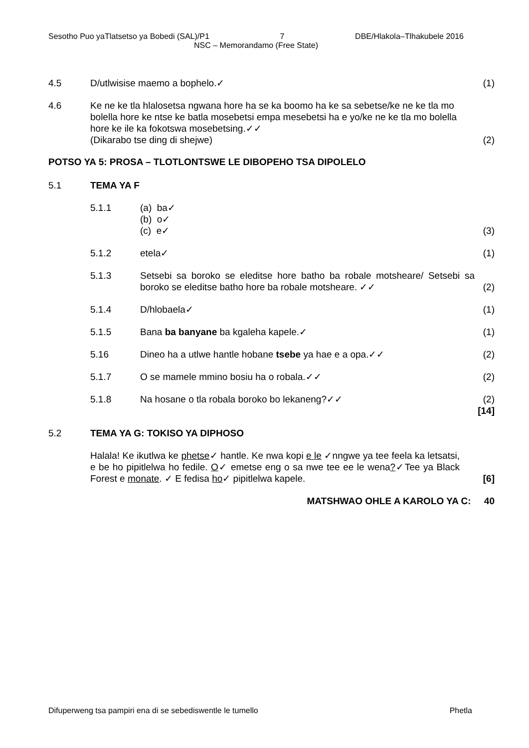Sesotho Puo yaTlatsetso ya Bobedi (SAL)/P1 7 DBE/Hlakola–Tlhakubele 2016
NSC – Memorandamo (Free State)
4.5 D/utlwisise maemo a bophelo.✓ (1)
4.6 Ke ne ke tla hlalosetsa ngwana hore ha se ka boomo ha ke sa sebetse/ke ne ke tla mo bolella hore ke ntse ke batla mosebetsi empa mesebetsi ha e yo/ke ne ke tla mo bolella hore ke ile ka fokotswa mosebetsing.✓✓
(Dikarabo tse ding di shejwe)
(2)
POTSO YA 5: PROSA – TLOTLONTSWE LE DIBOPEHO TSA DIPOLELO
5.1 TEMA YA F
5.1.1 (a) ba✓
(b) o✓
(c) e✓
(3)
5.1.2 etela✓ (1)
5.1.3 Setsebi sa boroko se eleditse hore batho ba robale motsheare/ Setsebi sa boroko se eleditse batho hore ba robale motsheare. ✓✓
(2)
5.1.4 D/hlobaela✓ (1)
5.1.5 Bana ba banyane ba kgaleha kapele.✓
(1)
5.16 Dineo ha a utlwe hantle hobane tsebe ya hae e a opa.✓✓
(2)
5.1.7 O se mamele mmino bosiu ha o robala.✓✓
(2)
5.1.8 Na hosane o tla robala boroko bo lekaneng?✓✓
(2)
[14]
5.2 TEMA YA G: TOKISO YA DIPHOSO
Halala! Ke ikutlwa ke phetse✓ hantle. Ke nwa kopi e le ✓nngwe ya tee feela ka letsatsi, e be ho pipitlelwa ho fedile. O✓ emetse eng o sa nwe tee ee le wena?✓Tee ya Black Forest e monate. ✓ E fedisa ho✓ pipitlelwa kapele.
[6]
MATSHWAO OHLE A KAROLO YA C: 40
Difuperweng tsa pampiri ena di se sebediswentle le tumello Phetla